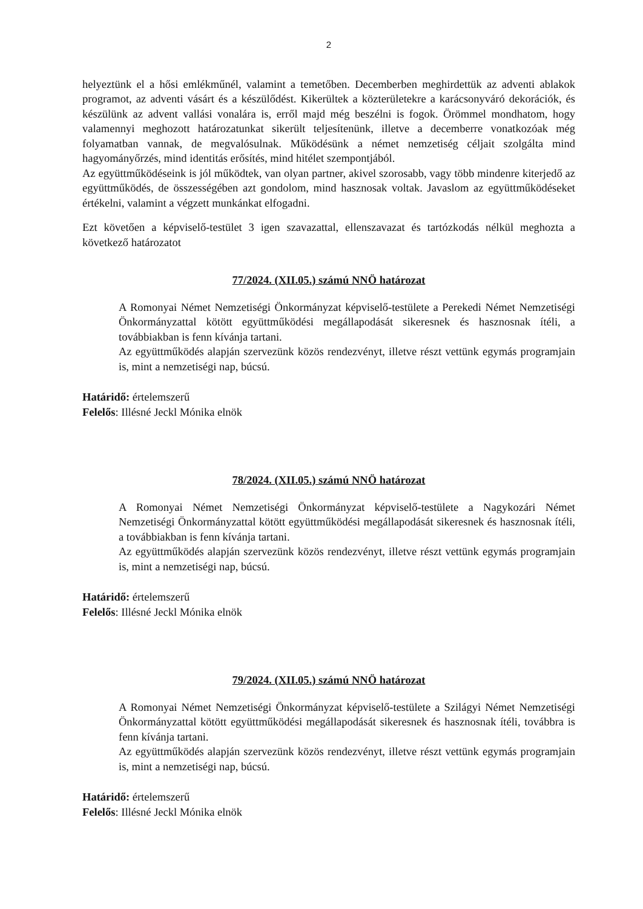2
helyeztünk el a hősi emlékműnél, valamint a temetőben. Decemberben meghirdettük az adventi ablakok programot, az adventi vásárt és a készülődést. Kikerültek a közterületekre a karácsonyváró dekorációk, és készülünk az advent vallási vonalára is, erről majd még beszélni is fogok. Örömmel mondhatom, hogy valamennyi meghozott határozatunkat sikerült teljesítenünk, illetve a decemberre vonatkozóak még folyamatban vannak, de megvalósulnak. Működésünk a német nemzetiség céljait szolgálta mind hagyományőrzés, mind identitás erősítés, mind hitélet szempontjából.
Az együttműködéseink is jól működtek, van olyan partner, akivel szorosabb, vagy több mindenre kiterjedő az együttműködés, de összességében azt gondolom, mind hasznosak voltak. Javaslom az együttműködéseket értékelni, valamint a végzett munkánkat elfogadni.
Ezt követően a képviselő-testület 3 igen szavazattal, ellenszavazat és tartózkodás nélkül meghozta a következő határozatot
77/2024. (XII.05.) számú NNÖ határozat
A Romonyai Német Nemzetiségi Önkormányzat képviselő-testülete a Perekedi Német Nemzetiségi Önkormányzattal kötött együttműködési megállapodását sikeresnek és hasznosnak ítéli, a továbbiakban is fenn kívánja tartani.
Az együttműködés alapján szervezünk közös rendezvényt, illetve részt vettünk egymás programjain is, mint a nemzetiségi nap, búcsú.
Határidő: értelemszerű
Felelős: Illésné Jeckl Mónika elnök
78/2024. (XII.05.) számú NNÖ határozat
A Romonyai Német Nemzetiségi Önkormányzat képviselő-testülete a Nagykozári Német Nemzetiségi Önkormányzattal kötött együttműködési megállapodását sikeresnek és hasznosnak ítéli, a továbbiakban is fenn kívánja tartani.
Az együttműködés alapján szervezünk közös rendezvényt, illetve részt vettünk egymás programjain is, mint a nemzetiségi nap, búcsú.
Határidő: értelemszerű
Felelős: Illésné Jeckl Mónika elnök
79/2024. (XII.05.) számú NNÖ határozat
A Romonyai Német Nemzetiségi Önkormányzat képviselő-testülete a Szilágyi Német Nemzetiségi Önkormányzattal kötött együttműködési megállapodását sikeresnek és hasznosnak ítéli, továbbra is fenn kívánja tartani.
Az együttműködés alapján szervezünk közös rendezvényt, illetve részt vettünk egymás programjain is, mint a nemzetiségi nap, búcsú.
Határidő: értelemszerű
Felelős: Illésné Jeckl Mónika elnök